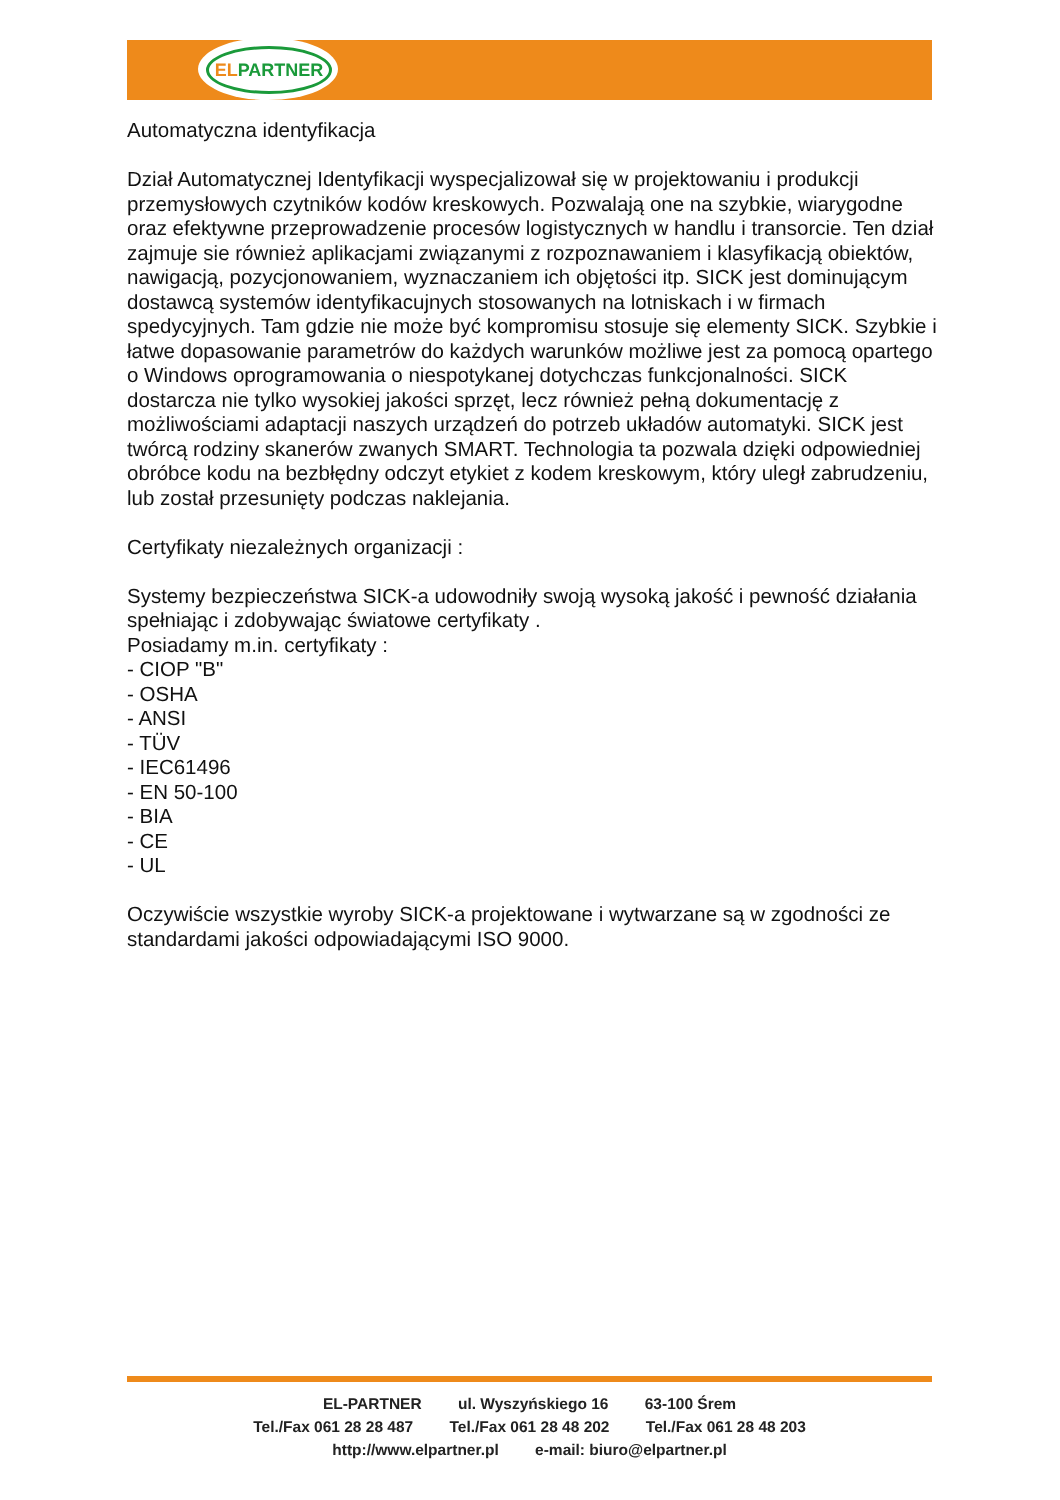ELPARTNER
Automatyczna identyfikacja
Dział Automatycznej Identyfikacji wyspecjalizował się w projektowaniu i produkcji przemysłowych czytników kodów kreskowych. Pozwalają one na szybkie, wiarygodne oraz efektywne przeprowadzenie procesów logistycznych w handlu i transorcie. Ten dział zajmuje sie również aplikacjami związanymi z rozpoznawaniem i klasyfikacją obiektów, nawigacją, pozycjonowaniem, wyznaczaniem ich objętości itp. SICK jest dominującym dostawcą systemów identyfikacujnych stosowanych na lotniskach i w firmach spedycyjnych. Tam gdzie nie może być kompromisu stosuje się elementy SICK. Szybkie i łatwe dopasowanie parametrów do każdych warunków możliwe jest za pomocą opartego o Windows oprogramowania o niespotykanej dotychczas funkcjonalności. SICK dostarcza nie tylko wysokiej jakości sprzęt, lecz również pełną dokumentację z możliwościami adaptacji naszych urządzeń do potrzeb układów automatyki. SICK jest twórcą rodziny skanerów zwanych SMART. Technologia ta pozwala dzięki odpowiedniej obróbce kodu na bezbłędny odczyt etykiet z kodem kreskowym, który uległ zabrudzeniu, lub został przesunięty podczas naklejania.
Certyfikaty niezależnych organizacji :
Systemy bezpieczeństwa SICK-a udowodniły swoją wysoką jakość i pewność działania spełniając i zdobywając światowe certyfikaty .
Posiadamy m.in. certyfikaty :
- CIOP "B"
- OSHA
- ANSI
- TÜV
- IEC61496
- EN 50-100
- BIA
- CE
- UL
Oczywiście wszystkie wyroby SICK-a projektowane i wytwarzane są w zgodności ze standardami jakości odpowiadającymi ISO 9000.
EL-PARTNER ul. Wyszyńskiego 16 63-100 Śrem
Tel./Fax 061 28 28 487 Tel./Fax 061 28 48 202 Tel./Fax 061 28 48 203
http://www.elpartner.pl e-mail: biuro@elpartner.pl